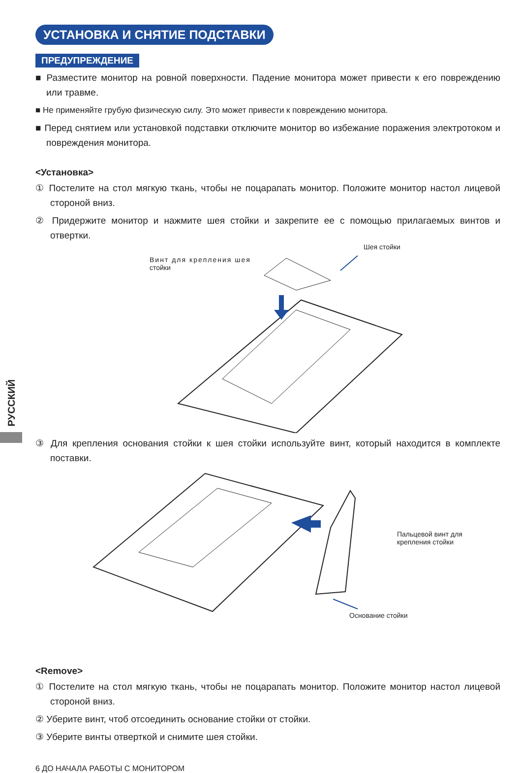РУССКИЙ
УСТАНОВКА И СНЯТИЕ ПОДСТАВКИ
ПРЕДУПРЕЖДЕНИЕ
■ Разместите монитор на ровной поверхности. Падение монитора может привести к его повреждению или травме.
■ Не применяйте грубую физическую силу. Это может привести к повреждению монитора.
■ Перед снятием или установкой подставки отключите монитор во избежание поражения электротоком и повреждения монитора.
<Установка>
① Постелите на стол мягкую ткань, чтобы не поцарапать монитор. Положите монитор настол лицевой стороной вниз.
② Придержите монитор и нажмите шея стойки и закрепите ее с помощью прилагаемых винтов и отвертки.
Винт для крепления шея
стойки
Шея стойки
③ Для крепления основания стойки к шея стойки используйте винт, который находится в комплекте поставки.
Пальцевой винт для
крепления стойки
Основание стойки
<Remove>
① Постелите на стол мягкую ткань, чтобы не поцарапать монитор. Положите монитор настол лицевой стороной вниз.
② Уберите винт, чтоб отсоединить основание стойки от стойки.
③ Уберите винты отверткой и снимите шея стойки.
6 ДО НАЧАЛА РАБОТЫ С МОНИТОРОМ